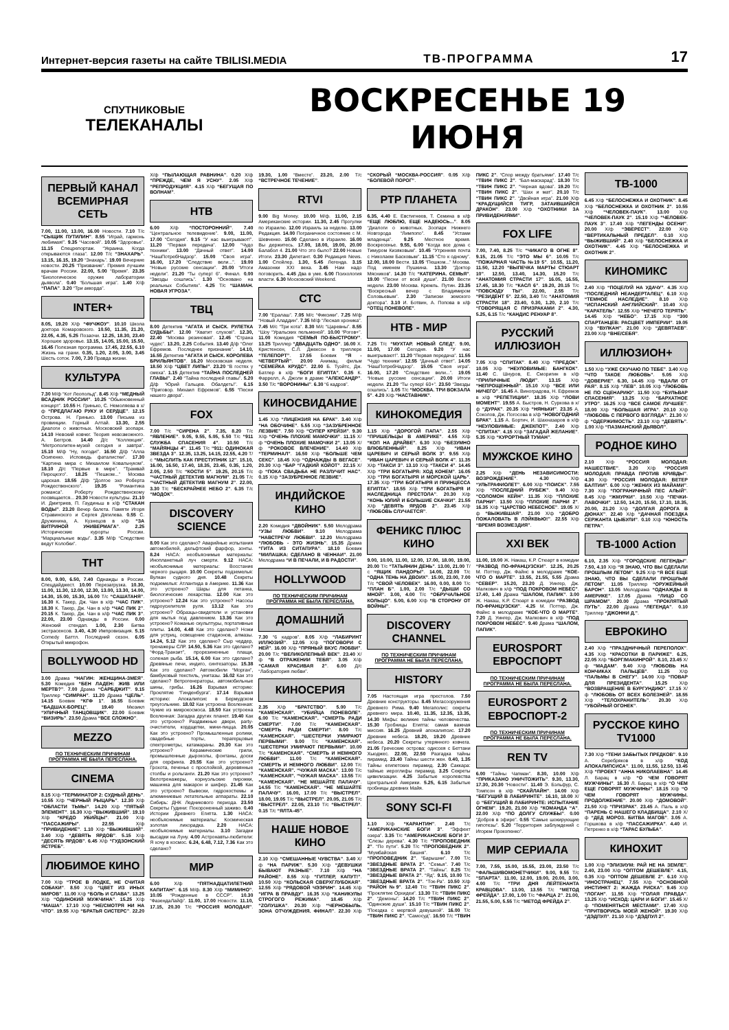Интернет-версия газеты на сайте TBILISI.MEDIA ТВ-ПРОГРАММА 17
СПУТНИКОВЫЕ
ТЕЛЕКАНАЛЫ
ВОСКРЕСЕНЬЕ 19 ИЮНЯ
ПЕРВЫЙ КАНАЛ ВСЕМИРНАЯ СЕТЬ
7.00, 11.00, 13.00, 16.00 Новости. 7.10 Т/с “СЫЩИК ПУТИЛИН”. 8.55 “Играй, гармонь любимая!”. 9.35 “Часовой”. 10.05 “Здоровье”. 11.15 Спецрепортаж. “Украина. Когда открываются глаза”. 12.00 Т/с “ЗНАХАРЬ”. 13.15, 16.15, 19.20 “Знахарь”. 19.00 Вечерние новости. 20.25 “Призвание”. Премия лучшим врачам России. 22.00, 5.00 “Время”. 23.35 “Биологическое оружие лаборатории дьявола”. 0.40 “Большая игра”. 1.40 Х/ф “ПАПА”. 3.20 “Три аккорда”.
INTER+
8.05, 19.20 Х/ф “ФУЧЖОУ”. 10.10 Школа доктора Комаровского. 10.50, 11.35, 21.20, 22.05, 4.35, 5.25 Позаочи. 12.25, 18.30, 23.40 Хорошее здоровье. 13.15, 14.05, 15.00, 15.50, 16.45 Полезная программа. 17.45, 22.55, 6.10 Жизнь на грани. 0.35, 1.20, 2.05, 3.00, 3.45 Шесть соток. 7.00, 7.30 Правда жизни.
КУЛЬТУРА
7.30 М/ф “Кот Леопольд”. 8.45 Х/ф “МЕДНЫЙ ВСАДНИК РОССИИ”. 10.25 “Обыкновенный концерт”. 10.55 Н. Гринько, С. Немоляева в х/ф “ПРЕДЛАГАЮ РУКУ И СЕРДЦЕ”. 12.15 Острова. Н. Гринько. 13.00 Письма из провинции. Горный Алтай. 13.30, 2.55 Диалоги о животных. Московский зоопарк. 14.10 Невский ковчег. Теория невозможного. А. Беггров. 14.40 Д/с “Коллекция”. “Метрополитен-музей сегодня и завтра”. 15.10 М/ф “Ну, погоди!”. 16.50 Д/ф “Алла Осипенко. Исповедь фаталистки”. 17.30 “Картина мира с Михаилом Ковальчуком”. 18.10 Д/с “Первые в мире”. “Трамвай Пироцкого”. 18.25 “Пешком...” Москва царская. 18.55 Д/ф “Долгое эхо Роберта Рождественского”. 19.35 “Романтика романса”. Роберту Рождественскому посвящается... 20.30 Новости культуры. 21.10 И. Дмитриев, П. Гаудиньш в х/ф “СТАКАН ВОДЫ”. 23.20 Вечер балета. Памяти Игоря Стравинского и Сергея Дягилева. 0.55 С. Дружинина, А. Кузнецов в х/ф “ЗА ВИТРИНОЙ УНИВЕРМАГА”. 2.25 Исторические курорты России. “Марциальные воды”. 3.35 М/ф “Следствие ведут Колобки”.
ТНТ
8.00, 9.00, 6.50, 7.40 Однажды в России. Спецдайджест. 10.00 Перезагрузка. 10.30, 11.00, 11.30, 12.00, 12.30, 13.00, 13.30, 14.00, 14.30, 15.00, 15.30, 16.00 Т/с “САШАТАНЯ”. 16.30 К. Такер, Дж. Чан в х/ф “ЧАС ПИК”. 18.30 К. Такер, Дж. Чан в х/ф “ЧАС ПИК 2”. 20.15 К. Такер, Дж. Чан в х/ф “ЧАС ПИК 3”. 22.00, 23.00 Однажды в России. 0.00 Женский стендап. 1.00, 2.30 Битва экстрасенсов. 3.40, 4.30 Импровизация. 5.15 Comedy Баттл. Последний сезон. 6.05 Открытый микрофон.
BOLLYWOOD HD
3.00 Драма “НАГИН: ЖЕНЩИНА-ЗМЕЯ”. 5.30 Комедия “БЕН ЛАДЕН: ЖИВ ИЛИ МЕРТВ?”. 7.00 Драма “САРБДЖИТ”. 9.15 Триллер “СИМРАН”. 11.20 Драма “ЦЕЛЬ”. 14.15 Боевик “КГФ 1”. 16.55 Боевик “БАДШАХ-БОРЕЦ”. 19.40 Мюзикл “УЛИЧНЫЙ ТАНЦОВЩИК”. 22.00 Боевик “ВИЗИРЬ”. 23.50 Драма “ВСЕ СЛОЖНО”.
MEZZO
ПО ТЕХНИЧЕСКИМ ПРИЧИНАМ ПРОГРАММА НЕ БЫЛА ПЕРЕСЛАНА.
CINEMA
8.15 Х/ф “ТЕРМИНАТОР 2: СУДНЫЙ ДЕНЬ”. 10.55 Х/ф “ЧЕРНЫЙ РЫЦАРЬ”. 12.30 Х/ф “ОБЛАСТИ ТЬМЫ”. 14.20 Х/ф “ПЯТЫЙ ЭЛЕМЕНТ”. 16.30 Х/ф “ВЫЖИВШИЙ”. 19.10 Х/ф “КРЕДО УБИЙЦЫ”. 21.00 Х/ф “ПАССАЖИРЫ”. 22.55 Х/ф “ПРИВИДЕНИЕ”. 1.10 Х/ф “ВЫЖИВШИЙ”. 3.40 Х/ф “ДЕВЯТЬ ЯРДОВ”. 5.15 Х/ф “ДЕСЯТЬ ЯРДОВ”. 6.45 Х/ф “ГУДЗОНСКИЙ ЯСТРЕБ”.
ЛЮБИМОЕ КИНО
7.00 Х/ф “ТРОЕ В ЛОДКЕ, НЕ СЧИТАЯ СОБАКИ”. 8.50 Х/ф “ЦВЕТ ИЗ ИНЫХ МИРОВ”. 11.00 Х/ф “БОЛЬ И СЛАВА”. 13.25 Х/ф “ОДИНОКИЙ МУЖЧИНА”. 15.25 Х/ф “МАША”. 17.10 Х/ф “НЕ/СМОТРЯ НИ НА ЧТО”. 19.55 Х/ф “БРАТЬЯ СИСТЕРС”. 22.20 Х/ф “ПЫЛАЮЩАЯ РАВНИНА”. 0.20 Х/ф “ПРЕЖДЕ, ЧЕМ Я УСНУ”. 2.05 Х/ф “РЕПРОДУКЦИЯ”. 4.15 Х/ф “БЕГУЩАЯ ПО ВОЛНАМ”.
НТВ
6.00 Х/ф “ПОСТОРОННИЙ”. 7.40 “Центральное телевидение”. 9.00, 11.00, 17.00 “Сегодня”. 9.15 “У нас выигрывают!”. 11.20 “Первая передача”. 12.00 “Чудо техники”. 13.00 “Дачный ответ”. 14.00 “НашПотребНадзор”. 15.00 “Своя игра”. 16.00, 17.20 “Следствие вели...”. 19.00 “Новые русские сенсации”. 20.00 “Итоги недели”. 21.20 “Ты супер! 6”. Финал. 0.00 “Звезды сошлись”. 1.30 “Основано на реальных Событиях”. 4.25 Т/с “ШАМАН. НОВАЯ УГРОЗА”.
ТВЦ
8.00 Детектив “АГАТА И СЫСК. РУЛЕТКА СУДЬБЫ”. 12.00 “Хватит слухов!”. 12.30, 22.40 “Москва резиновая”. 12.45 “Страна чудес”. 13.20, 2.25 События. 13.40 Д/ф “Олег Ефремов. Последнее признание”. 14.10, 16.55 Детектив “АГАТА И СЫСК. КОРОЛЕВА БРИЛЬЯНТОВ”. 16.20 Московская неделя. 18.50 Х/ф “ЦВЕТ ЛИПЫ”. 23.20 “В гостях у смеха”. 1.15 Детектив “ТАЙНА ПОСЛЕДНЕЙ ГЛАВЫ”. 2.40 “Тайна последней главы”. 5.20 Д/ф “Юрий Гальцев. Обалдеть!”. 6.15 “Приговор. Михаил Ефремов”. 6.55 “Песни нашего двора”.
FOX
7.00 Т/с “СИРЕНА 2”. 7.35, 8.20 Т/с “ЯВЛЕНИЕ”. 9.05, 9.55, 5.05, 5.50 Т/с “911 СЛУЖБА СПАСЕНИЯ 4”. 10.50 Т/с “МАЙЯНЦЫ 4”. 11.45 Т/с “911: ОДИНОКАЯ ЗВЕЗДА 3”. 12.35, 13.25, 14.15, 22.55, 4.20 Т/с “МЫСЛИТЬ КАК ПРЕСТУПНИК 12”. 15.10, 16.00, 16.50, 17.40, 18.35, 23.45, 0.35, 1.20, 2.05, 2.50 Т/с “КОСТИ 5”. 19.25, 20.15 Т/с “ЧАСТНЫЙ ДЕТЕКТИВ МАГНУМ”. 21.05 Т/с “ЧАСТНЫЙ ДЕТЕКТИВ МАГНУМ 2”. 22.00, 3.30 Т/с “БЕСКРАЙНЕЕ НЕБО 2”. 6.35 Т/с “МОДОК”.
DISCOVERY SCIENCE
8.00 Как это сделано? Аварийные испытания автомобилей, дельфтский фарфор, зонты. 8.24 НАСА: необъяснимые материалы: Инопланетный луч смерти. 9.12 НАСА: необъяснимые материалы: Восстание черного рыцаря. 10.00 Секреты подземелья: Вулкан судного дня. 10.48 Секреты подземелья: Атлантида в Америке. 11.36 Как это устроено? Шары для петанка, биологические лекарства. 12.00 Как это устроено? 12.24 Как это устроено? Насосы гидроусилителя руля. 13.12 Как это устроено? Образцы-свидетели и установки для мытья под давлением. 13.36 Как это устроено? Кожаные скульптуры, портативные плиты. 14.00, 4.48 Как это сделано? Ножи для устриц, освещение стадионов, алмазы. 14.24, 5.12 Как это сделано? Сыр чеддер, тренажеры СЛР. 14.50, 5.36 Как это сделано? “Форд-Транзит”, прорезиненные плащи, соленая рыба. 15.14, 6.00 Как это сделано? Древяные печи, индиго, синтезаторы. 15.38 Как это сделано? Автомобили “Морган”, бамбуковый текстиль, унитазы. 16.02 Как это сделано? Ветрогенераторы, автомобильные шины, грибы. 16.26 Взрывая историю: Проклятие “Гинденбурга”. 17.14 Взрывая историю: Апокалипсис в Бермудском треугольнике. 18.02 Как устроена Вселенная: Чужие из микрокосмоса. 18.50 Как устроена Вселенная: Загадка других планет. 19.40 Как это устроено? Раздвижные двери, party-очистители, кордщетки, мини-пицца. 20.05 Как это устроено? Промышленные ролики, свадебные торты, терагерцовые спектрометры, катамараны. 20.30 Как это устроено? Керамические грили, промышленные дыроколы, фонтаны, доски для серфинга. 20.55 Как это устроено? Грохота, печенье с прослойкой, деревянные столбы и рольганги. 21.20 Как это устроено? Велотренажеры, корнуэльские пирожки, машинка для макарон и шифер. 21.45 Как это устроено? Вывески, гидрокостюмы и алюминиевые летательные аппараты. 22.10 Сибирь: ДНК Ледникового периода. 23.50 Секреты Гудини: Похороненный заживо. 0.40 Истории Древнего Египта. 1.30 НАСА: необъяснимые материалы: Космическая золотая лихорадка. 2.20 НАСА: необъяснимые материалы. 3.10 Загадки высадки на Луну. 4.00 Астронавты-любители: Я хочу в космос. 6.24, 6.48, 7.12, 7.36 Как это сделано?
МИР
6.00 Х/ф “ПЯТНАДЦАТИЛЕТНИЙ КАПИТАН”. 6.15 М/ф. 8.30 Х/ф “МИМИНО”. 10.05 “Рожденные в СССР”. 10.30 “ФазендаЛайф”. 11.00, 17.00 Новости. 11.10, 17.15, 20.30 Т/с “РОССИЯ МОЛОДАЯ”. 19.30, 1.00 “Вместе”. 23.20, 2.00 Т/с “ВСТРЕЧНОЕ ТЕЧЕНИЕ”.
RTVI
9.00 Big Money. 10.00 М/ф. 11.00, 2.15 Американские истории. 11.30, 2.45 Прогулки по Израилю. 12.00 Израиль за неделю. 13.00 Редакция. 14.00 Пограничное состояние с М. Шевченко. 15.00 Сделано в Израиле. 16.00 Вы держитесь. 17.00, 18.00, 19.00, 20.00 Балабол 4. 21.00 Что это было? 22.00 Новые Итоги. 23.30 Дилетант. 0.30 Редакция News. 1.00 Спойлер. 1.30, 5.45 Легенда. 3.15 Амазонки XXI века. 3.45 Нам надо поговорить. 4.45 Два в уме. 6.00 Психология власти. 6.30 Московский Weekend.
СТС
7.00 “Ералаш”. 7.05 М/с “Фиксики”. 7.25 М/ф “Новый Аладдин”. 7.35 М/ф “Лесная хроника”. 7.45 М/с “Три кота”. 8.30 М/с “Царевны”. 8.55 “Шоу “Уральских пельменей”. 10.00 “Рогов+”. 11.00 Комедия “СЕМЬЯ ПО-БЫСТРОМУ”. 13.25 Триллер “ДВАДЦАТЬ ОДНО”. 16.00 Х. Кристенсен, С.Л. Джексон в триллере “ТЕЛЕПОРТ”. 17.55 Боевик “Я - ЧЕТВЕРТЫЙ”. 20.00 Анимац. фильм “СЕМЕЙКА КРУДС”. 22.00 Б. Туэйтс, Дж. Батлер в х/ф “БОГИ ЕГИПТА”. 0.35 К. Фаррелл, А. Джоли в драме “АЛЕКСАНДР”. 3.50 Т/с “ВОРОНИНЫ”. 6.30 “6 кадров”.
КИНОСВИДАНИЕ
1.45 Х/ф “ЛИЦЕНЗИЯ НА БРАК”. 3.40 Х/ф “НА ОБОЧИНЕ”. 5.55 Х/ф “ЗАЗУБРЕННОЕ ЛЕЗВИЕ”. 7.50 Х/ф “СУПЕР КРЕЙЗИ”. 9.30 Х/ф “ОЧЕНЬ ПЛОХИЕ МАМОЧКИ”. 11.15 Х/ф “ОЧЕНЬ ПЛОХИЕ МАМОЧКИ 2”. 13.05 Х/ф “РОКОВОЕ ВЛЕЧЕНИЕ”. 14.40 Х/ф “ТЕРМИНАЛ”. 16.50 Х/ф “БОЛЬШЕ ЧЕМ СЕКС”. 18.45 Х/ф “ОДНАЖДЫ В ВЕГАСЕ”. 20.30 Х/ф “БАР “ГАДКИЙ КОЙОТ”. 22.15 Х/ф “ПОКА СВАДЬБА НЕ РАЗЛУЧИТ НАС”. 0.15 Х/ф “ЗАЗУБРЕННОЕ ЛЕЗВИЕ”.
ИНДИЙСКОЕ КИНО
2.20 Комедия “ДВОЙНИК”. 5.50 Мелодрама “УЗЫ ЛЮБВИ”. 9.10 Мелодрама “НАВСТРЕЧУ ЛЮБВИ”. 12.20 Мелодрама “ЛЮБОВЬ - ЭТО ЖИЗНЬ”. 15.35 Драма “ГИТА ИЗ СИТАПУРА”. 18.10 Боевик “МИЛАШКА: СДЕЛАНО В ЧЕННАИ”. 21.00 Мелодрама “И В ПЕЧАЛИ, И В РАДОСТИ”.
HOLLYWOOD
ПО ТЕХНИЧЕСКИМ ПРИЧИНАМ ПРОГРАММА НЕ БЫЛА ПЕРЕСЛАНА.
ДОМАШНИЙ
7.30 “6 кадров”. 8.05 Х/ф “ЛАБИРИНТ ИЛЛЮЗИЙ”. 12.05 Х/ф “ПОГОВОРИ С НЕЙ”. 16.00 Х/ф “ПРЯНЫЙ ВКУС ЛЮБВИ”. 20.00 Т/с “ВЕЛИКОЛЕПНЫЙ ВЕК”. 23.40 Х/ф “В ОТРАЖЕНИИ ТЕБЯ”. 3.05 Х/ф “САМАЯ КРАСИВАЯ 2”. 6.00 Д/с “Лаборатория любви”.
КИНОСЕРИЯ
2.35 Х/ф “БРАТСТВО”. 5.00 Т/с “КАМЕНСКАЯ”. “УБИЙЦА ПОНЕВОЛЕ”. 6.00 Т/с “КАМЕНСКАЯ”. “СМЕРТЬ РАДИ СМЕРТИ”. 7.00 Т/с “КАМЕНСКАЯ”. “СМЕРТЬ РАДИ СМЕРТИ”. 8.00 Т/с “КАМЕНСКАЯ”. “ШЕСТЕРКИ УМИРАЮТ ПЕРВЫМИ”. 9.00 Т/с “КАМЕНСКАЯ”. “ШЕСТЕРКИ УМИРАЮТ ПЕРВЫМИ”. 10.00 Т/с “КАМЕНСКАЯ”. “СМЕРТЬ И НЕМНОГО ЛЮБВИ”. 11.00 Т/с “КАМЕНСКАЯ”. “СМЕРТЬ И НЕМНОГО ЛЮБВИ”. 12.00 Т/с “КАМЕНСКАЯ”. “ЧУЖАЯ МАСКА”. 13.00 Т/с “КАМЕНСКАЯ”. “ЧУЖАЯ МАСКА”. 13.55 Т/с “КАМЕНСКАЯ”. “НЕ МЕШАЙТЕ ПАЛАЧУ”. 14.55 Т/с “КАМЕНСКАЯ”. “НЕ МЕШАЙТЕ ПАЛАЧУ”. 16.00, 17.00 Т/с “ВЫСТРЕЛ”. 18.00, 19.05 Т/с “ВЫСТРЕЛ”. 20.05, 21.05 Т/с “ВЫСТРЕЛ”. 22.05, 23.10 Т/с “ВЫСТРЕЛ”. 0.15 Т/с “ЯЛТА-45”.
НАШЕ НОВОЕ КИНО
2.10 Х/ф “СМЕШАННЫЕ ЧУВСТВА”. 3.40 Х/ф “НА ПАРИЖ”. 5.30 Х/ф “ДЕВУШКИ БЫВАЮТ РАЗНЫЕ”. 7.10 Х/ф “НА РАЙОНЕ”. 8.55 Х/ф “ГИТЛЕР, КАПУТ!”. 10.50 Х/ф “КОЛЬСКАЯ СВЕРХГЛУБОКАЯ”. 12.55 Х/ф “РЯДОВОЙ ЧЭЭРИН”. 14.45 Х/ф “ИГРА В ПРАВДУ”. 16.35 Х/ф “КАНИКУЛЫ СТРОГОГО РЕЖИМА”. 18.45 Х/ф “ZОЛУШКА”. 20.30 Х/ф “ЧЕРНОБЫЛЬ. ЗОНА ОТЧУЖДЕНИЯ. ФИНАЛ”. 22.30 Х/ф “СКОРЫЙ “МОСКВА-РОССИЯ”. 0.05 Х/ф “БОЛЕВОЙ ПОРОГ”.
РТР ПЛАНЕТА
6.35, 4.40 Е. Евстигнеев, Т. Семина в х/ф “ЕЩЕ ЛЮБЛЮ, ЕЩЕ НАДЕЮСЬ...”. 8.05 “Диалоги о животных. Зоопарк Нижнего Новгорода “Лимпопо”. 8.45 “Устами младенца”. 9.25 Местное время. Воскресенье. 9.55, 6.00 “Когда все дома с Тимуром Кизяковым”. 10.45 “Утренняя почта с Николаем Басковым”. 11.15 “Сто к одному”. 12.00, 18.00 Вести. 13.05 “Пешком...” Москва. Под именем Пушкина. 13.30 “Доктор Мясников”. 14.30 Т/с “КАТЕРИНА. СЕМЬЯ”. 19.00 “Песни от всей души”. 21.00 Вести недели. 23.00 Москва. Кремль. Путин. 23.35 “Воскресный вечер с Владимиром Соловьевым”. 2.30 “Записки земского доктора”. 3.10 И. Ботвин, А. Попова в х/ф “ОТЕЦ ПОНЕВОЛЕ”.
НТВ - МИР
7.25 Т/с “МУХТАР. НОВЫЙ СЛЕД”. 9.00, 11.00, 17.00 Сегодня. 9.20 “У нас выигрывают!”. 11.20 “Первая передача”. 11.55 “Чудо техники”. 12.55 “Дачный ответ”. 14.05 “НашПотребНадзор”. 15.05 “Своя игра”. 16.00, 17.20 “Следствие вели...”. 19.05 “Новые русские сенсации”. 20.00 Итоги недели. 21.20 “Ты супер! 60+”. 23.50 “Звезды сошлись”. 1.05 Т/с “МОСКВА. ТРИ ВОКЗАЛА 5”. 4.20 Х/ф “НАСТАВНИК”.
КИНОКОМЕДИЯ
1.15 Х/ф “ДОРОГОЙ ПАПА”. 2.55 Х/ф “ПРИШЕЛЬЦЫ В АМЕРИКЕ”. 4.55 Х/ф “КОП НА ДРАЙВЕ”. 6.30 Х/ф “БЕЗУМНО ВЛЮБЛЕННЫЙ”. 8.25 Х/ф “ИВАН ЦАРЕВИЧ И СЕРЫЙ ВОЛК 3”. 9.55 Х/ф “ИВАН ЦАРЕВИЧ И СЕРЫЙ ВОЛК 4”. 11.35 Х/ф “ТАКСИ 3”. 13.10 Х/ф “ТАКСИ 4”. 14.45 Х/ф “ТРИ БОГАТЫРЯ: ХОД КОНЕМ”. 16.05 Х/ф “ТРИ БОГАТЫРЯ И МОРСКОЙ ЦАРЬ”. 17.35 Х/ф “ТРИ БОГАТЫРЯ И ПРИНЦЕССА ЕГИПТА”. 18.55 Х/ф “ТРИ БОГАТЫРЯ И НАСЛЕДНИЦА ПРЕСТОЛА”. 20.30 Х/ф “КОНЬ ЮЛИЙ И БОЛЬШИЕ СКАЧКИ”. 21.55 Х/ф “ДЕВЯТЬ ЯРДОВ 2”. 23.45 Х/ф “ЛЮБОВЬ СЛУЧАЕТСЯ”.
ФЕНИКС ПЛЮС КИНО
9.00, 10.00, 11.00, 12.00, 17.00, 18.00, 19.00, 20.00 Т/с “ТАТЬЯНИН ДЕНЬ”. 13.00, 21.00 Т/с “ЯЩИК ПАНДОРЫ”. 14.00, 22.00 Т/с “ОДНА ТЕНЬ НА ДВОИХ”. 15.00, 23.00, 7.00 Т/с “СВОЙ ЧЕЛОВЕК”. 16.00, 0.00, 8.00 Т/с “ПЛАН Б”. 1.00, 2.00 Т/с “ДЫШИ СО МНОЙ”. 3.00, 4.00 Т/с “ОБРУЧАЛЬНОЕ КОЛЬЦО”. 5.00, 6.00 Х/ф “В СТОРОНУ ОТ ВОЙНЫ”.
DISCOVERY CHANNEL
ПО ТЕХНИЧЕСКИМ ПРИЧИНАМ ПРОГРАММА НЕ БЫЛА ПЕРЕСЛАНА.
HISTORY
7.05 Настоящая игра престолов. 7.50 Древние конструкторы. 8.45 Мегасооружения Древнего Рима. 9.40 Мегаполис: секреты древнего мира. 10.40, 11.35, 12.35, 13.35, 14.30 Мифы: великие тайны человечества. 15.30 Гробницы Египта: самая важная миссия. 16.25 Древний апокалипсис. 17.20 Древние небеса. 18.20, 19.20 Древние небеса. 20.20 Секреты утерянного ковчега. 21.05 Греческие острова: одиссея с Беттани Хьюджес. 22.00, 22.50 Разгадка тайны пирамид. 23.40 Тайны шести жен. 0.40, 1.35 Тайны египетских пирамид. 2.30 Саккара: тайные иероглифы пирамид. 3.25 Секреты цивилизации. 4.25 Забытые королевства Центральной Америки. 5.25, 6.15 Забытые гробницы древних Майя.
SONY SCI-FI
1.10 Х/ф “КАРАНТИН”. 2.40 Т/с “АМЕРИКАНСКИЕ БОГИ 3”. “Эффект озера”. 3.35 Т/с “АМЕРИКАНСКИЕ БОГИ 3”. “Слезы дерева”. 4.30 Т/с “ПРОПОВЕДНИК 2”. “По пути”. 5.20 Т/с “ПРОПОВЕДНИК 2”. “Мумбайская башня”. 6.10 Т/с “ПРОПОВЕДНИК 2”. “Барышни”. 7.00 Т/с “ЗВЕЗДНЫЕ ВРАТА 2”. “Семья”. 7.40 Т/с “ЗВЕЗДНЫЕ ВРАТА 2”. “Тайны”. 8.25 Т/с “ЗВЕЗДНЫЕ ВРАТА 2”. “Яд”. 9.15, 10.00 Т/с “ЗВЕЗДНЫЕ ВРАТА 2”. “Ток-Ра”. 10.50 Х/ф “РАЙОН №9”. 12.40 Т/с “ТВИН ПИКС 2”. “Проклятие Орхидеи”. 13.30 Т/с “ТВИН ПИКС 2”. “Демоны”. 14.20 Т/с “ТВИН ПИКС 2”. “Одинокие души”. 15.10 Т/с “ТВИН ПИКС 2”. “Поездка с мертвой девушкой”. 16.00 Т/с “ТВИН ПИКС 2”. “Самосуд”. 16.50 Т/с “ТВИН ПИКС 2”. “Спор между братьями”. 17.40 Т/с “ТВИН ПИКС 2”. “Бал-маскарад”. 18.30 Т/с “ТВИН ПИКС 2”. “Черная вдова”. 19.20 Т/с “ТВИН ПИКС 2”. “Шах и мат”. 20.10 Т/с “ТВИН ПИКС 2”. “Двойная игра”. 21.00 Х/ф “КРАДУЩИЙСЯ ТИГР, ЗАТАИВШИЙСЯ ДРАКОН”. 23.00 Х/ф “ОХОТНИКИ ЗА ПРИВИДЕНИЯМИ”.
FOX LIFE
7.00, 7.40, 8.25 Т/с “ЧИКАГО В ОГНЕ 8”. 9.15, 21.05 Т/с “ЭТО МЫ 6”. 10.05 Т/с “ПОЖАРНАЯ ЧАСТЬ №19 5”. 10.55, 11.20, 11.50, 12.20 “ВЫПЕЧКА МАРТЫ СТЮАРТ 10”. 12.50, 13.40, 14.30, 15.20 Т/с “АНАТОМИЯ СТРАСТИ 17”. 16.05, 16.55, 17.45, 18.30 Т/с “КАСЛ 6”. 19.20, 20.15 Т/с “ПОВСЮДУ ТЫ”. 22.00, 2.55 Т/с “РЕЗИДЕНТ 5”. 22.50, 3.40 Т/с “АНАТОМИЯ СТРАСТИ 18”. 23.40, 0.30, 1.20, 2.10 Т/с “ГОВОРЯЩАЯ С ПРИЗРАКАМИ 2”. 4.30, 5.25, 6.15 Т/с “КАНДИС РЕНУАР 8”.
РУССКИЙ ИЛЛЮЗИОН
7.05 Х/ф “СПИТАК”. 8.40 Х/ф “ПРЕДОК”. 10.05 Х/ф “НЕУЛОВИМЫЕ: БАНГКОК”. 11.40 С. Шнуров, Е. Сморигин в х/ф “ПРИЛИЧНЫЕ ЛЮДИ”. 13.15 Х/ф “НЕПРОЩЕННЫЙ”. 15.10 Х/ф “ВСЕ ИЛИ НИЧЕГО”. 16.45 А. Виноградова, Н. Ефремов в х/ф “РЕПЕТИЦИИ”. 18.35 Х/ф “ЛОВИ МОМЕНТ”. 19.55 А. Быстров, Н. Суркова в х/ф “ДУРАК”. 20.35 Х/ф “НЯНЬКИ”. 23.35 А. Соколов, Дж. Погосова в х/ф “НОВОГОДНИЙ БРАК”. 1.15 А. Бортич, И. Шахназаров в х/ф “НЕУЛОВИМЫЕ: ДЖЕКПОТ”. 2.40 Х/ф “СПИТАК”. 4.15 Х/ф “ЗАГАДАЙ ЖЕЛАНИЕ”. 5.35 Х/ф “КУРОРТНЫЙ ТУМАН”.
МУЖСКОЕ КИНО
2.25 Х/ф “ДЕНЬ НЕЗАВИСИМОСТИ: ВОЗРОЖДЕНИЕ”. 4.30 Х/ф “УЛЬТРАФИОЛЕТ”. 6.00 Х/ф “ПОИСК”. 7.55 Х/ф “ПОСЛЕДНИЙ РУБЕЖ”. 9.40 Х/ф “СОЛОМОН КЕЙН”. 11.35 Х/ф “ПЛОХИЕ ПАРНИ”. 13.50 Х/ф “ПЛОХИЕ ПАРНИ 2”. 16.35 Х/ф “ЦАРСТВО НЕБЕСНОЕ”. 19.05 Х/ф “ВЫЖИВШАЯ”. 21.00 Х/ф “ДОБРО ПОЖАЛОВАТЬ В ЛЭЙКВЬЮ!”. 22.55 Х/ф “ВРЕМЯ ВОЗМЕЗДИЯ”.
XXI ВЕК
11.00, 19.00 Ж. Накаш, К.Р. Стюарт в комедии “РАЗВОД ПО-ФРАНЦУЗСКИ”. 12.25, 20.25 М. Поттер, Дж. Файнс в мелодраме “КОЕ-ЧТО О МАРТЕ”. 13.55, 21.55, 5.55 Драма “СЕВЕР”. 15.20, 23.20 Д. Уингер, Дж. Малкович в х/ф “ПОД ПОКРОВОМ НЕБЕС”. 17.40, 1.40 Драма “ШАЛОМ, ПАПИК”. 3.00 Ж. Накаш, К.Р. Стюарт в комедии “РАЗВОД ПО-ФРАНЦУЗСКИ”. 4.25 М. Поттер, Дж. Файнс в мелодраме “КОЕ-ЧТО О МАРТЕ”. 7.20 Д. Уингер, Дж. Малкович в х/ф “ПОД ПОКРОВОМ НЕБЕС”. 9.40 Драма “ШАЛОМ, ПАПИК”.
EUROSPORT ЕВРОСПОРТ
ПО ТЕХНИЧЕСКИМ ПРИЧИНАМ ПРОГРАММА НЕ БЫЛА ПЕРЕСЛАНА.
EUROSPORT 2 ЕВРОСПОРТ-2
ПО ТЕХНИЧЕСКИМ ПРИЧИНАМ ПРОГРАММА НЕ БЫЛА ПЕРЕСЛАНА.
REN TV
6.00 “Тайны Чапман”. 8.30, 10.00 Х/ф “ПРИКАЗАНО УНИЧТОЖИТЬ”. 9.30, 13.30, 17.30, 20.30 “Новости”. 11.40 Э. Бэльфур, С. Томпсон в х/ф “СКАЙЛАЙН”. 14.00 Х/ф “БЕГУЩИЙ В ЛАБИРИНТЕ”. 16.10, 18.00 Х/ф “БЕГУЩИЙ В ЛАБИРИНТЕ: ИСПЫТАНИЕ ОГНЕМ”. 19.20, 21.00 Х/ф “КОМАНДА “А”. 22.00 Х/ф “ПО ДОЛГУ СЛУЖБЫ”. 0.00 “Добров в эфире”. 0.55 “Самые шокирующие гипотезы”. 5.20 “Территория заблуждений с Игорем Прокопенко”.
МИР СЕРИАЛА
7.00, 7.55, 15.00, 15.55, 23.00, 23.50 Т/с “ФАЛЬШИВОМОНЕТЧИКИ”. 9.00, 9.55 Т/с “SПАРТА”. 11.00, 12.00, 19.00, 20.00, 3.00, 4.00 Т/с “ТРИ ДНЯ ЛЕЙТЕНАНТА КРАВЦОВА”. 13.00, 13.55 Т/с “МЕТОД ФРЕЙДА”. 17.00, 1.00 Т/с “ФАРЦА 2”. 21.00, 21.55, 5.00, 5.55 Т/с “МЕТОД ФРЕЙДА 2”.
ТВ-1000
6.45 Х/ф “БЕЛОСНЕЖКА И ОХОТНИК”. 8.45 Х/ф “БЕЛОСНЕЖКА И ОХОТНИК 2”. 10.55 Х/ф “ЧЕЛОВЕК-ПАУК”. 13.00 Х/ф “ЧЕЛОВЕК-ПАУК 2”. 15.10 Х/ф “ЧЕЛОВЕК-ПАУК 3”. 17.40 Х/ф “ЛЕГЕНДЫ ОСЕНИ”. 20.00 Х/ф “ЭВЕРЕСТ”. 22.00 Х/ф “ВЕРТИКАЛЬНЫЙ ПРЕДЕЛ”. 0.10 Х/ф “ВЫЖИВШИЙ”. 2.40 Х/ф “БЕЛОСНЕЖКА И ОХОТНИК”. 4.45 Х/ф “БЕЛОСНЕЖКА И ОХОТНИК 2”.
КИНОМИКС
2.40 Х/ф “ПОЦЕЛУЙ НА УДАЧУ”. 4.35 Х/ф “ПОСЛЕДНИЙ НЕАНДЕРТАЛЕЦ”. 6.10 Х/ф “ТЕМНОЕ НАСЛЕДИЕ”. 8.10 Х/ф “ИСПАНСКИЙ АНГЛИЙСКИЙ”. 10.40 Х/ф “КАРАТЕЛЬ”. 12.55 Х/ф “НЕЧЕГО ТЕРЯТЬ”. 14.45 Х/ф “НЕБО”. 17.15 Х/ф “300 СПАРТАНЦЕВ: РАСЦВЕТ ИМПЕРИИ”. 19.05 Х/ф “ВУЛКАН”. 21.00 Х/ф “ДЕВЯТАЕВ”. 23.00 Х/ф “ВНЕ/СЕБЯ”.
ИЛЛЮЗИОН+
1.50 Х/ф “УЖЕ СКУЧАЮ ПО ТЕБЕ”. 3.40 Х/ф “ЧТО ТАКОЕ ЛЮБОВЬ”. 5.05 Х/ф “ДОВЕРИЕ”. 6.30, 14.45 Х/ф “ВДАЛИ ОТ РАЯ”. 8.15 Х/ф “ЛЕВ”. 10.05 Х/ф “ЛЮБОВЬ НЕ ПО СЦЕНАРИЮ”. 11.50 Х/ф “БУЛЬВАР СПАСЕНИЯ”. 13.25 Х/ф “БАРХАТНОЕ УТРО”. 16.25 Х/ф “ВСЕ САМОЕ ЛУЧШЕЕ”. 18.00 Х/ф “БОЛЬШАЯ ИГРА”. 20.10 Х/ф “ЛЮБОВЬ С ПЕРВОГО ВЗГЛЯДА”. 21.30 Х/ф “ОДЕРЖИМОСТЬ”. 23.10 Х/ф “ДЕВЯТЬ”. 1.00 Х/ф “ПАЗМАНСКИЙ ДЬЯВОЛ”.
РОДНОЕ КИНО
2.10 Х/ф “РОССИЯ МОЛОДАЯ: НАШЕСТВИЕ”. 3.20 Х/ф “РОССИЯ МОЛОДАЯ: ПРАВДА ПРОТИВ КРИВДЫ”. 4.30 Х/ф “РОССИЯ МОЛОДАЯ: ВЕТЕР БАЛТИИ”. 6.00 Х/ф “ЖЕНИХ ИЗ МАЙАМИ”. 7.30 Х/ф “ПОГРАНИЧНЫЙ ПЕС АЛЫЙ”. 8.45 Х/ф “ЖМУРКИ”. 10.50 Х/ф “ПЕЧКИ-ЛАВОЧКИ”. 12.50, 14.20, 15.50, 17.10, 18.35, 20.00, 21.20 Х/ф “ДОЛГАЯ ДОРОГА В ДЮНАХ”. 22.40 Х/ф “ДАЧНАЯ ПОЕЗДКА СЕРЖАНТА ЦЫБУЛИ”. 0.10 Х/ф “ЮНОСТЬ ПЕТРА”.
ТВ-1000 Action
6.10, 2.35 Х/ф “ГОРОДСКИЕ ЛЕГЕНДЫ”. 7.50, 4.10 Х/ф “Я ЗНАЮ, ЧТО ВЫ СДЕЛАЛИ ПРОШЛЫМ ЛЕТОМ”. 9.25 Х/ф “Я ВСЕ ЕЩЕ ЗНАЮ, ЧТО ВЫ СДЕЛАЛИ ПРОШЛЫМ ЛЕТОМ”. 11.05 Триллер “ОРУЖЕЙНЫЙ БАРОН”. 13.05 Мелодрама “ОДНАЖДЫ В АМЕРИКЕ”. 17.05 Драма “ЛИЦО СО ШРАМОМ”. 20.00 Драма “ПРОКЛЯТЫЙ ПУТЬ”. 22.00 Драма “ЛЕГЕНДА”. 0.10 Триллер “ДЖОННИ Д.”.
ЕВРОКИНО
2.40 Х/ф “ПРАЗДНИЧНЫЙ ПЕРЕПОЛОХ”. 4.35 Х/ф “КРАСОТКИ В ПАРИЖЕ”. 6.25, 22.05 Х/ф “БОРГ/МАКИНРОЙ”. 8.10, 23.45 Х/ф “МАДАМ”. 9.40 Х/ф “ЛЮБОВЬ НА КОНЧИКАХ ПАЛЬЦЕВ”. 11.25 Х/ф “ПАЛЬМЫ В СНЕГУ”. 14.00 Х/ф “ПОВАР ДЛЯ ПРЕЗИДЕНТА”. 15.25 Х/ф “ВОЗВРАЩЕНИЕ В БУРГУНДИЮ”. 17.15 Х/ф “ЛЮБОВЬ ОТ ВСЕХ БОЛЕЗНЕЙ”. 18.55 Х/ф “ТЕЛОХРАНИТЕЛЬ”. 20.30 Х/ф “УБОЙНЫЙ ОГОНЕК”.
РУССКОЕ КИНО TV1000
7.30 Х/ф “ТЕНИ ЗАБЫТЫХ ПРЕДКОВ”. 9.10 А. Серебряков в х/ф “КОД АПОКАЛИПСИСА”. 11.00, 11.55, 12.50, 13.45 Х/ф “ПРОЕКТ “АННА НИКОЛАЕВНА”. 14.45 Л. Барац в х/ф “О ЧЕМ ГОВОРЯТ МУЖЧИНЫ”. 16.30 Л. Барац в х/ф “О ЧЕМ ЕЩЕ ГОВОРЯТ МУЖЧИНЫ”. 18.15 Х/ф “О ЧЕМ ГОВОРЯТ МУЖЧИНЫ. ПРОДОЛЖЕНИЕ”. 20.00 Х/ф “ДОМОВОЙ”. 21.50 Х/ф “ПРИЗРАК”. 23.45 А. Паль в х/ф “ПАРЕНЬ С НАШЕГО КЛАДБИЩА”. 2.10 Х/ф “ДЕД МОРОЗ. БИТВА МАГОВ”. 3.05 А. Горшкова в х/ф “ПАССАЖИРКА”. 4.40 И. Петренко в х/ф “ТАРАС БУЛЬБА”.
КИНОХИТ
1.00 Х/ф “ЭЛИЗИУМ: РАЙ НЕ НА ЗЕМЛЕ”. 2.40, 23.00 Х/ф “ОПТОМ ДЕШЕВЛЕ”. 4.15, 0.35 Х/ф “ОПТОМ ДЕШЕВЛЕ 2”. 6.10 Х/ф “ИНОСТРАНЕЦ”. 7.55 Х/ф “ОСНОВНОЙ ИНСТИНКТ 2: ЖАЖДА РИСКА”. 9.45 Х/ф “ЛОГАН”. 11.55 Х/ф “ГОЛАЯ ПРАВДА”. 13.25 Х/ф “ИСХОД: ЦАРИ И БОГИ”. 15.45 Х/ф “ПОМЕНЯТЬСЯ МЕСТАМИ”. 17.40 Х/ф “ПРИТВОРИСЬ МОЕЙ ЖЕНОЙ”. 19.30 Х/ф “ДЭДПУЛ”. 21.10 Х/ф “ДЭДПУЛ 2”.